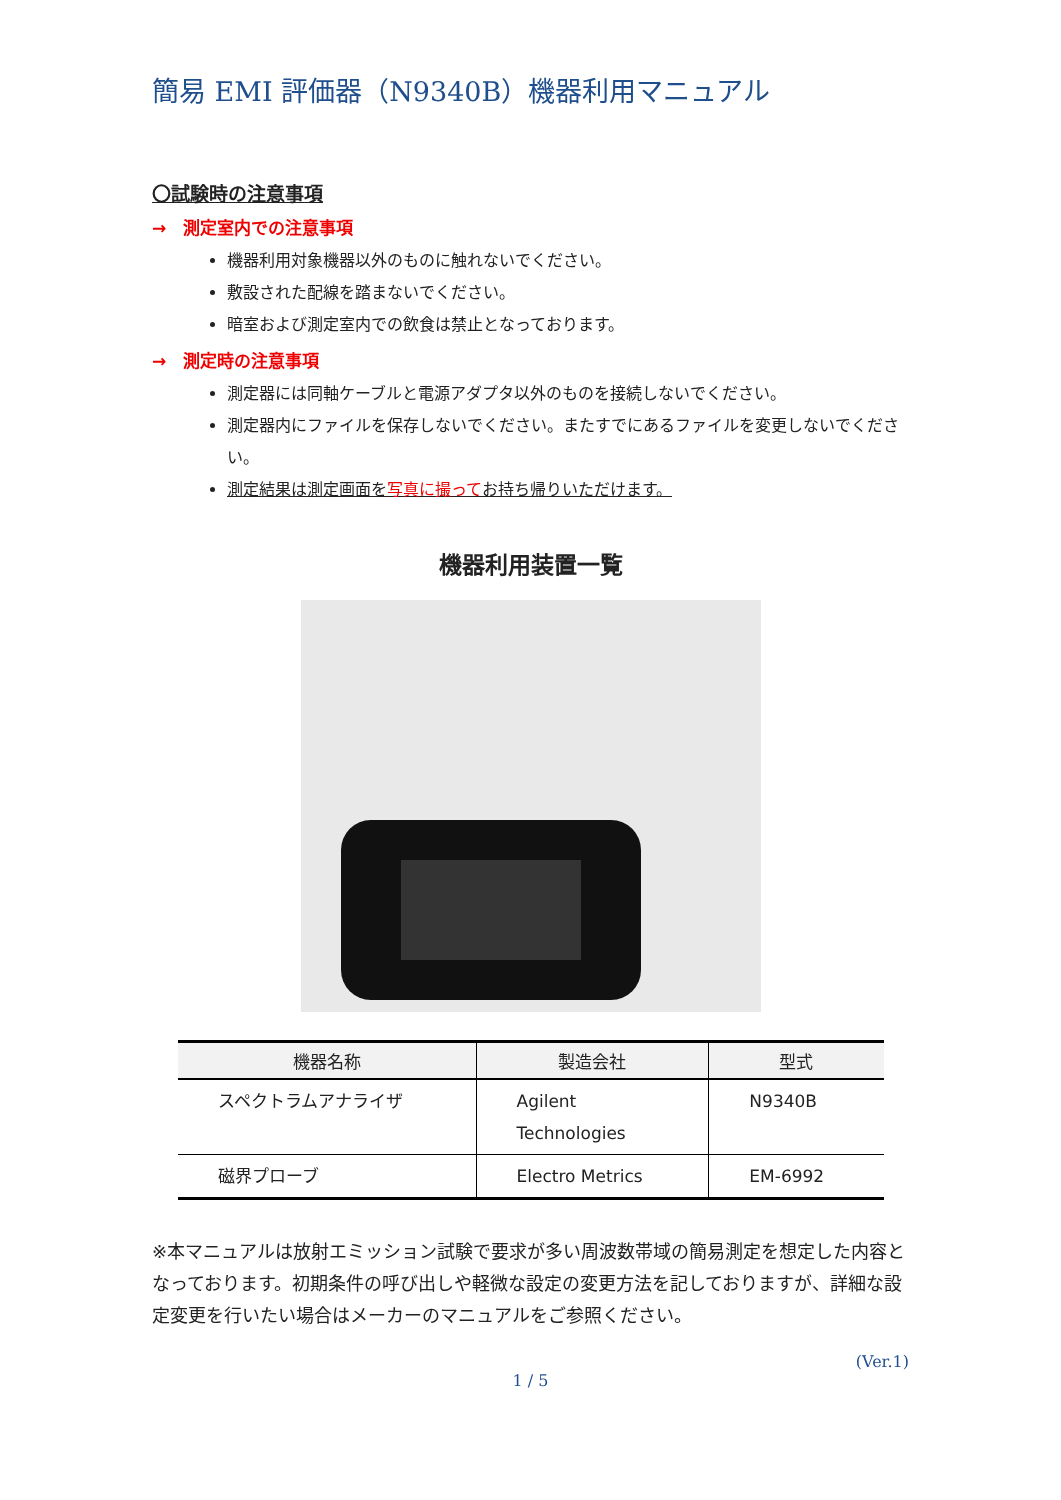簡易 EMI 評価器（N9340B）機器利用マニュアル
〇試験時の注意事項
→　測定室内での注意事項
機器利用対象機器以外のものに触れないでください。
敷設された配線を踏まないでください。
暗室および測定室内での飲食は禁止となっております。
→　測定時の注意事項
測定器には同軸ケーブルと電源アダプタ以外のものを接続しないでください。
測定器内にファイルを保存しないでください。またすでにあるファイルを変更しないでください。
測定結果は測定画面を写真に撮ってお持ち帰りいただけます。
機器利用装置一覧
| 機器名称 | 製造会社 | 型式 |
| --- | --- | --- |
| スペクトラムアナライザ | Agilent Technologies | N9340B |
| 磁界プローブ | Electro Metrics | EM-6992 |
※本マニュアルは放射エミッション試験で要求が多い周波数帯域の簡易測定を想定した内容となっております。初期条件の呼び出しや軽微な設定の変更方法を記しておりますが、詳細な設定変更を行いたい場合はメーカーのマニュアルをご参照ください。
(Ver.1)
1 / 5